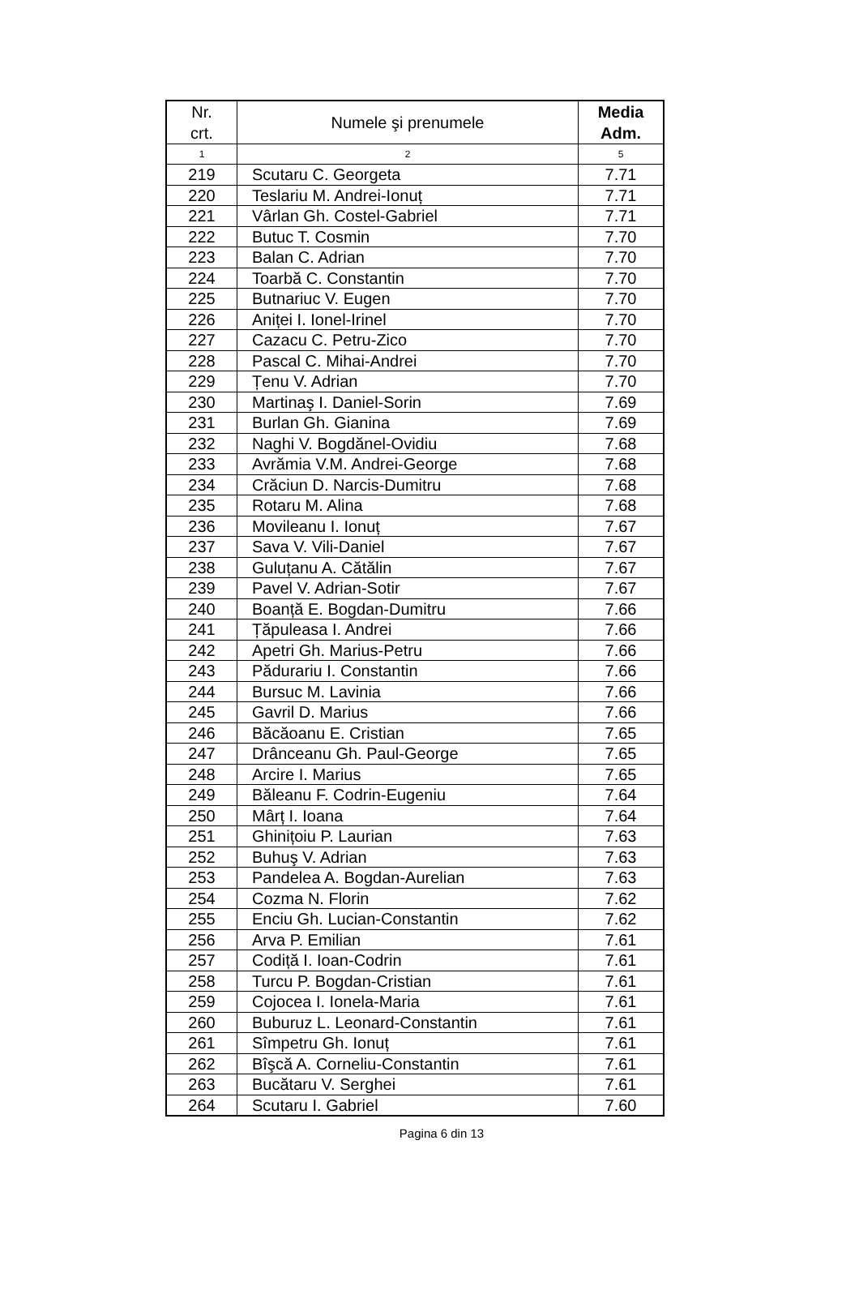| Nr. crt. | Numele şi prenumele | Media Adm. |
| --- | --- | --- |
| 1 | 2 | 5 |
| 219 | Scutaru C. Georgeta | 7.71 |
| 220 | Teslariu M. Andrei-Ionuț | 7.71 |
| 221 | Vârlan Gh. Costel-Gabriel | 7.71 |
| 222 | Butuc T. Cosmin | 7.70 |
| 223 | Balan C. Adrian | 7.70 |
| 224 | Toarbă C. Constantin | 7.70 |
| 225 | Butnariuc V. Eugen | 7.70 |
| 226 | Aniței I. Ionel-Irinel | 7.70 |
| 227 | Cazacu C. Petru-Zico | 7.70 |
| 228 | Pascal C. Mihai-Andrei | 7.70 |
| 229 | Țenu V. Adrian | 7.70 |
| 230 | Martinaş I. Daniel-Sorin | 7.69 |
| 231 | Burlan Gh. Gianina | 7.69 |
| 232 | Naghi V. Bogdănel-Ovidiu | 7.68 |
| 233 | Avrămia V.M. Andrei-George | 7.68 |
| 234 | Crăciun D. Narcis-Dumitru | 7.68 |
| 235 | Rotaru M. Alina | 7.68 |
| 236 | Movileanu I. Ionuț | 7.67 |
| 237 | Sava V. Vili-Daniel | 7.67 |
| 238 | Guluțanu A. Cătălin | 7.67 |
| 239 | Pavel V. Adrian-Sotir | 7.67 |
| 240 | Boanță E. Bogdan-Dumitru | 7.66 |
| 241 | Țăpuleasa I. Andrei | 7.66 |
| 242 | Apetri Gh. Marius-Petru | 7.66 |
| 243 | Pădurariu I. Constantin | 7.66 |
| 244 | Bursuc M. Lavinia | 7.66 |
| 245 | Gavril D. Marius | 7.66 |
| 246 | Băcăoanu E. Cristian | 7.65 |
| 247 | Drânceanu Gh. Paul-George | 7.65 |
| 248 | Arcire I. Marius | 7.65 |
| 249 | Băleanu F. Codrin-Eugeniu | 7.64 |
| 250 | Mârț I. Ioana | 7.64 |
| 251 | Ghinițoiu P. Laurian | 7.63 |
| 252 | Buhuş V. Adrian | 7.63 |
| 253 | Pandelea A. Bogdan-Aurelian | 7.63 |
| 254 | Cozma N. Florin | 7.62 |
| 255 | Enciu Gh. Lucian-Constantin | 7.62 |
| 256 | Arva P. Emilian | 7.61 |
| 257 | Codiță I. Ioan-Codrin | 7.61 |
| 258 | Turcu P. Bogdan-Cristian | 7.61 |
| 259 | Cojocea I. Ionela-Maria | 7.61 |
| 260 | Buburuz L. Leonard-Constantin | 7.61 |
| 261 | Sîmpetru Gh. Ionuț | 7.61 |
| 262 | Bîşcă A. Corneliu-Constantin | 7.61 |
| 263 | Bucătaru V. Serghei | 7.61 |
| 264 | Scutaru I. Gabriel | 7.60 |
Pagina 6 din 13